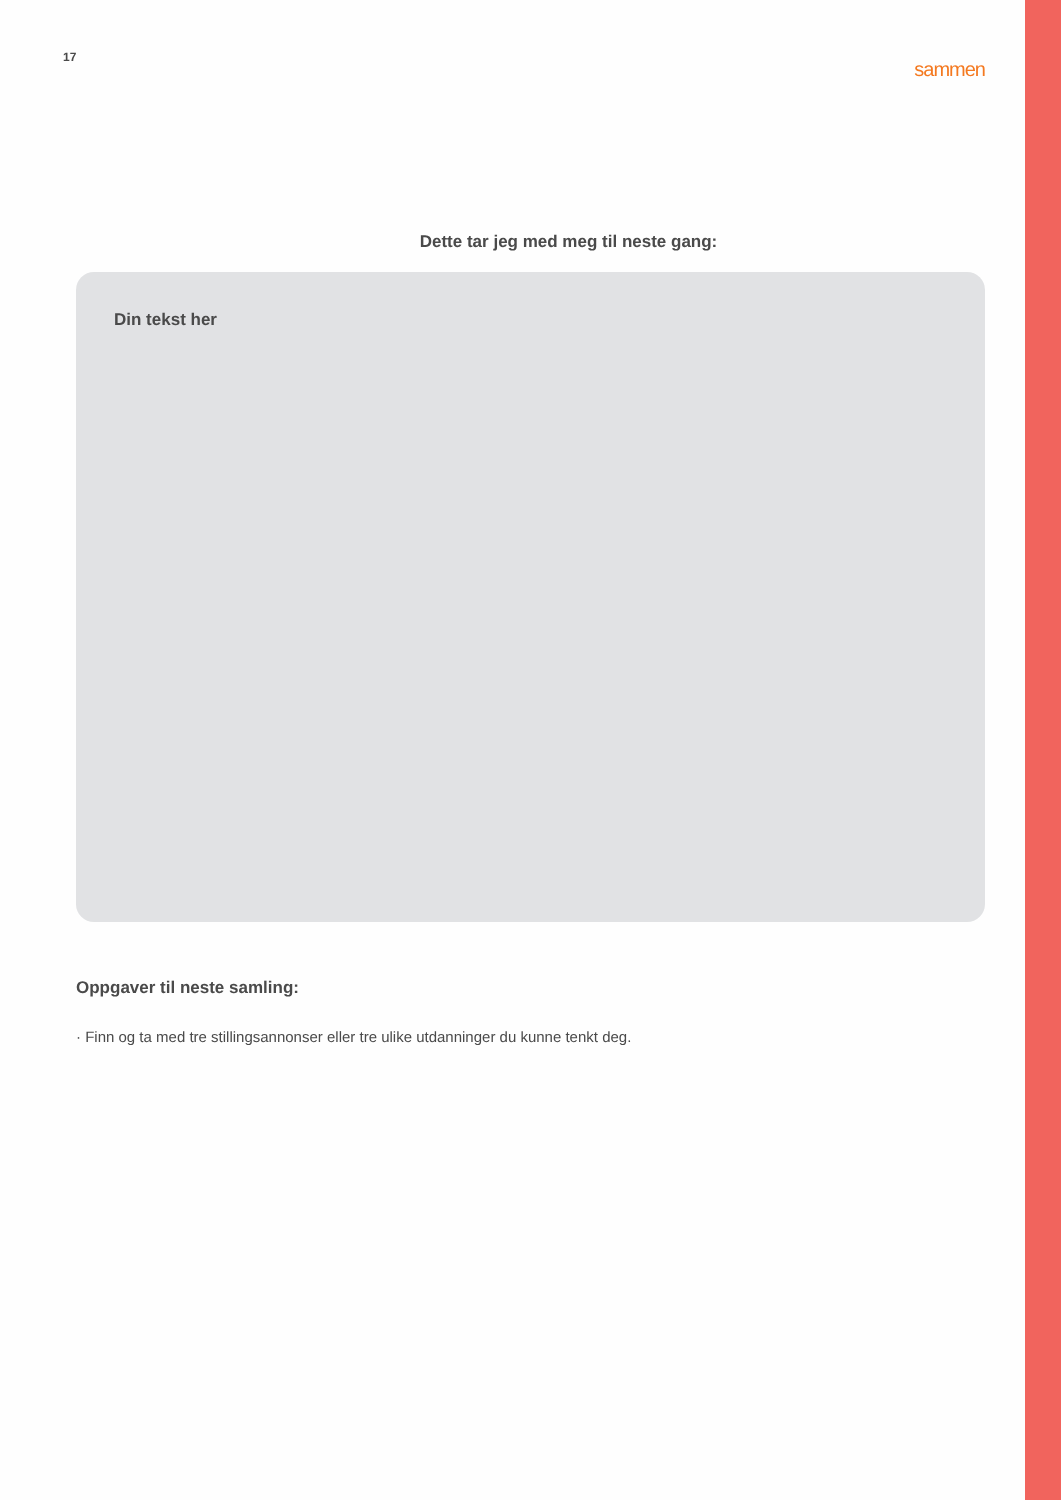17 sammen
Dette tar jeg med meg til neste gang:
Din tekst her
Oppgaver til neste samling:
· Finn og ta med tre stillingsannonser eller tre ulike utdanninger du kunne tenkt deg.